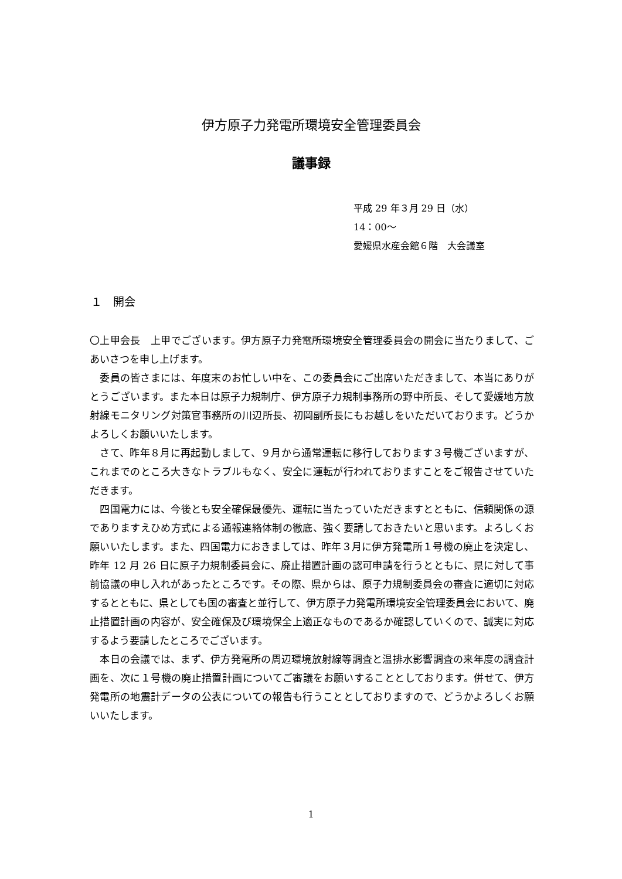伊方原子力発電所環境安全管理委員会
議事録
平成 29 年３月 29 日（水）
14：00～
愛媛県水産会館６階　大会議室
１　開会
〇上甲会長　上甲でございます。伊方原子力発電所環境安全管理委員会の開会に当たりまして、ごあいさつを申し上げます。
　委員の皆さまには、年度末のお忙しい中を、この委員会にご出席いただきまして、本当にありがとうございます。また本日は原子力規制庁、伊方原子力規制事務所の野中所長、そして愛媛地方放射線モニタリング対策官事務所の川辺所長、初岡副所長にもお越しをいただいております。どうかよろしくお願いいたします。
　さて、昨年８月に再起動しまして、９月から通常運転に移行しております３号機ございますが、これまでのところ大きなトラブルもなく、安全に運転が行われておりますことをご報告させていただきます。
　四国電力には、今後とも安全確保最優先、運転に当たっていただきますとともに、信頼関係の源でありますえひめ方式による通報連絡体制の徹底、強く要請しておきたいと思います。よろしくお願いいたします。また、四国電力におきましては、昨年３月に伊方発電所１号機の廃止を決定し、昨年 12 月 26 日に原子力規制委員会に、廃止措置計画の認可申請を行うとともに、県に対して事前協議の申し入れがあったところです。その際、県からは、原子力規制委員会の審査に適切に対応するとともに、県としても国の審査と並行して、伊方原子力発電所環境安全管理委員会において、廃止措置計画の内容が、安全確保及び環境保全上適正なものであるか確認していくので、誠実に対応するよう要請したところでございます。
　本日の会議では、まず、伊方発電所の周辺環境放射線等調査と温排水影響調査の来年度の調査計画を、次に１号機の廃止措置計画についてご審議をお願いすることとしております。併せて、伊方発電所の地震計データの公表についての報告も行うこととしておりますので、どうかよろしくお願いいたします。
1